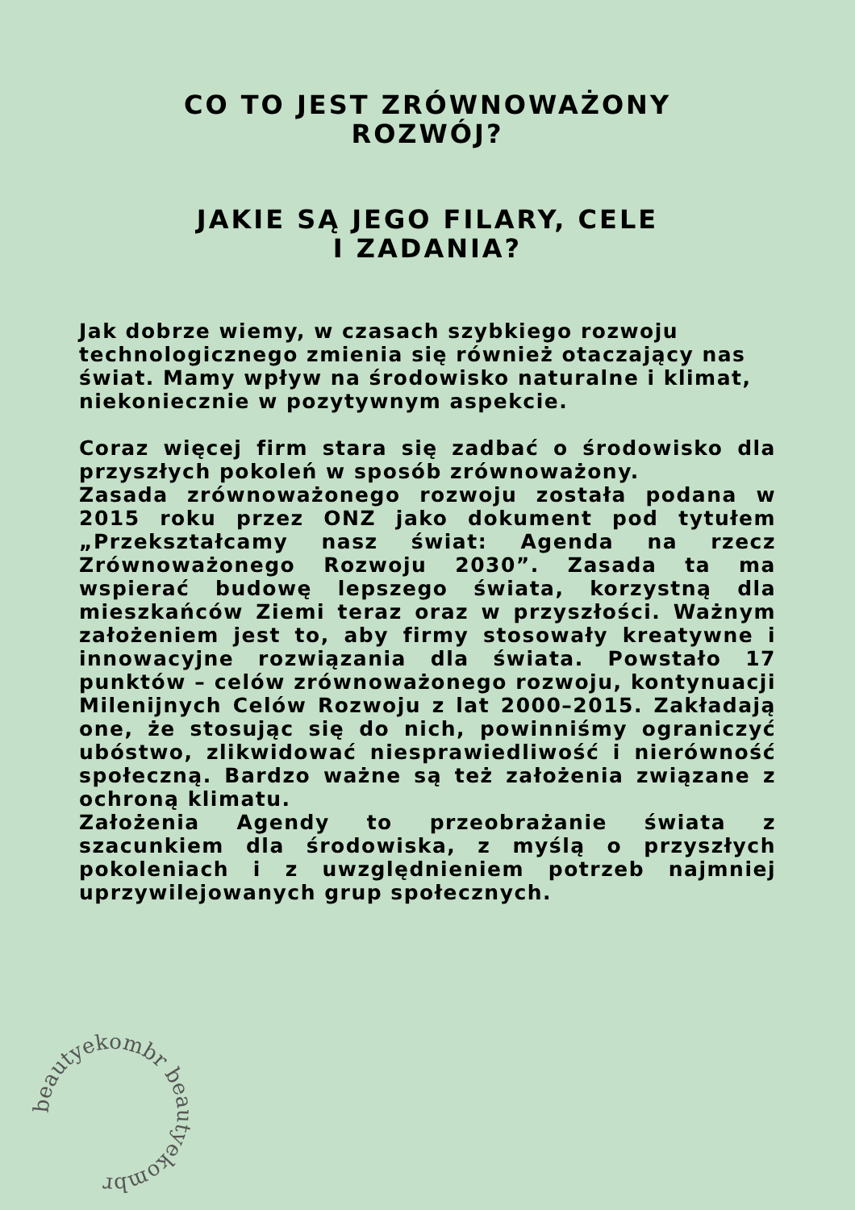CO TO JEST ZRÓWNOWAŻONY
ROZWÓJ?
JAKIE SĄ JEGO FILARY, CELE
I ZADANIA?
Jak dobrze wiemy, w czasach szybkiego rozwoju technologicznego zmienia się również otaczający nas świat. Mamy wpływ na środowisko naturalne i klimat, niekoniecznie w pozytywnym aspekcie.
Coraz więcej firm stara się zadbać o środowisko dla przyszłych pokoleń w sposób zrównoważony.
Zasada zrównoważonego rozwoju została podana w 2015 roku przez ONZ jako dokument pod tytułem „Przekształcamy nasz świat: Agenda na rzecz Zrównoważonego Rozwoju 2030”. Zasada ta ma wspierać budowę lepszego świata, korzystną dla mieszkańców Ziemi teraz oraz w przyszłości. Ważnym założeniem jest to, aby firmy stosowały kreatywne i innowacyjne rozwiązania dla świata. Powstało 17 punktów – celów zrównoważonego rozwoju, kontynuacji Milenijnych Celów Rozwoju z lat 2000–2015. Zakładają one, że stosując się do nich, powinniśmy ograniczyć ubóstwo, zlikwidować niesprawiedliwość i nierówność społeczną. Bardzo ważne są też założenia związane z ochroną klimatu.
Założenia Agendy to przeobrażanie świata z szacunkiem dla środowiska, z myślą o przyszłych pokoleniach i z uwzględnieniem potrzeb najmniej uprzywilejowanych grup społecznych.
beautyekombr beautyekombr